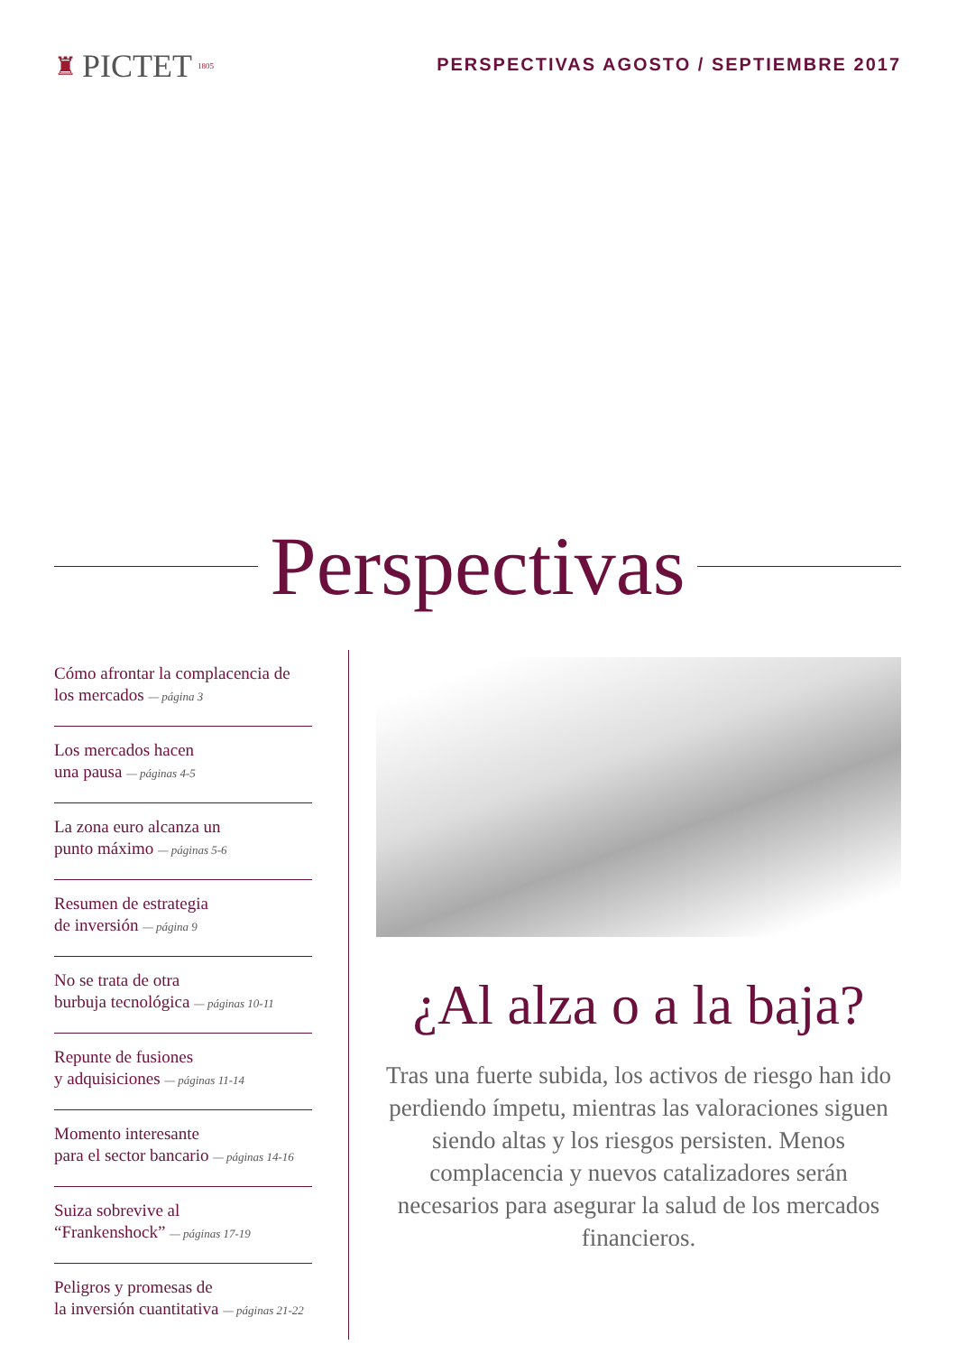♜ PICTET 1805
PERSPECTIVAS AGOSTO / SEPTIEMBRE 2017
Perspectivas
Cómo afrontar la complacencia de los mercados — página 3
Los mercados hacen
una pausa — páginas 4-5
La zona euro alcanza un
punto máximo — páginas 5-6
Resumen de estrategia
de inversión — página 9
No se trata de otra
burbuja tecnológica — páginas 10-11
Repunte de fusiones
y adquisiciones — páginas 11-14
Momento interesante
para el sector bancario — páginas 14-16
Suiza sobrevive al
“Frankenshock” — páginas 17-19
Peligros y promesas de
la inversión cuantitativa — páginas 21-22
¿Al alza o a la baja?
Tras una fuerte subida, los activos de riesgo han ido perdiendo ímpetu, mientras las valoraciones siguen siendo altas y los riesgos persisten. Menos complacencia y nuevos catalizadores serán necesarios para asegurar la salud de los mercados financieros.